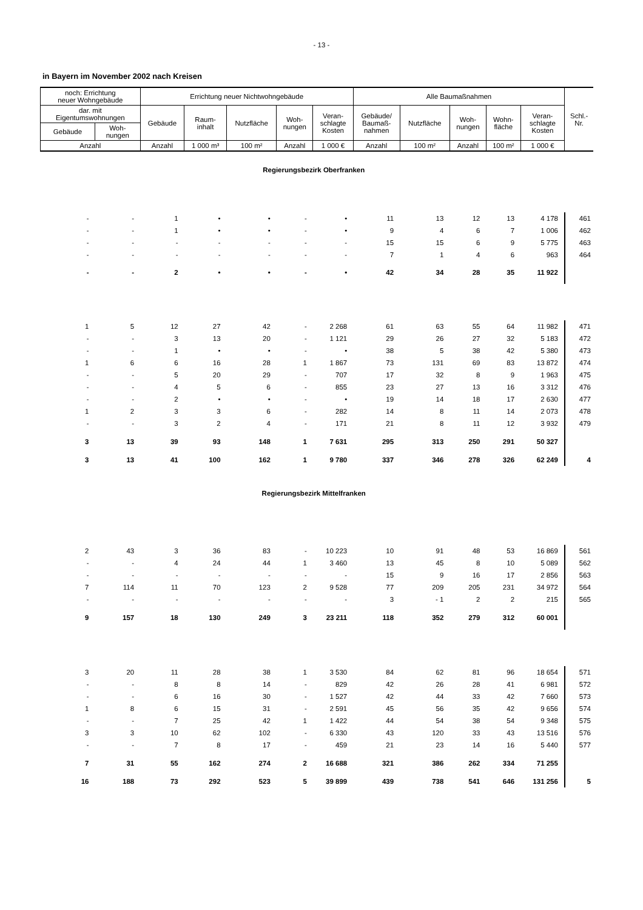- 13 -
in Bayern im November 2002 nach Kreisen
| noch: Errichtung neuer Wohngebäude | | Errichtung neuer Nichtwohngebäude | | | | | Alle Baumaßnahmen | | | | | Schl.- Nr. |
| --- | --- | --- | --- | --- | --- | --- | --- | --- | --- | --- | --- | --- |
| dar. mit Eigentumswohnungen | | Gebäude | Raum- inhalt | Nutzfläche | Woh- nungen | Veran- schlagte Kosten | Gebäude/ Baumaß- nahmen | Nutzfläche | Woh- nungen | Wohn- fläche | Veran- schlagte Kosten | |
| Gebäude | Woh- nungen | | | | | | | | | | | |
| Anzahl | | Anzahl | 1 000 m³ | 100 m² | Anzahl | 1 000 € | Anzahl | 100 m² | Anzahl | 100 m² | 1 000 € | |
| Regierungsbezirk Oberfranken | | | | | | | | | | | | |
| - | - | 1 | • | • | - | • | 11 | 13 | 12 | 13 | 4 178 | 461 |
| - | - | 1 | • | • | - | • | 9 | 4 | 6 | 7 | 1 006 | 462 |
| - | - | - | - | - | - | - | 15 | 15 | 6 | 9 | 5 775 | 463 |
| - | - | - | - | - | - | - | 7 | 1 | 4 | 6 | 963 | 464 |
| - | - | 2 | • | • | - | • | 42 | 34 | 28 | 35 | 11 922 | |
| 1 | 5 | 12 | 27 | 42 | - | 2 268 | 61 | 63 | 55 | 64 | 11 982 | 471 |
| - | - | 3 | 13 | 20 | - | 1 121 | 29 | 26 | 27 | 32 | 5 183 | 472 |
| - | - | 1 | • | • | - | • | 38 | 5 | 38 | 42 | 5 380 | 473 |
| 1 | 6 | 6 | 16 | 28 | 1 | 1 867 | 73 | 131 | 69 | 83 | 13 872 | 474 |
| - | - | 5 | 20 | 29 | - | 707 | 17 | 32 | 8 | 9 | 1 963 | 475 |
| - | - | 4 | 5 | 6 | - | 855 | 23 | 27 | 13 | 16 | 3 312 | 476 |
| - | - | 2 | • | • | - | • | 19 | 14 | 18 | 17 | 2 630 | 477 |
| 1 | 2 | 3 | 3 | 6 | - | 282 | 14 | 8 | 11 | 14 | 2 073 | 478 |
| - | - | 3 | 2 | 4 | - | 171 | 21 | 8 | 11 | 12 | 3 932 | 479 |
| 3 | 13 | 39 | 93 | 148 | 1 | 7 631 | 295 | 313 | 250 | 291 | 50 327 | |
| 3 | 13 | 41 | 100 | 162 | 1 | 9 780 | 337 | 346 | 278 | 326 | 62 249 | 4 |
| Regierungsbezirk Mittelfranken | | | | | | | | | | | | |
| 2 | 43 | 3 | 36 | 83 | - | 10 223 | 10 | 91 | 48 | 53 | 16 869 | 561 |
| - | - | 4 | 24 | 44 | 1 | 3 460 | 13 | 45 | 8 | 10 | 5 089 | 562 |
| - | - | - | - | - | - | - | 15 | 9 | 16 | 17 | 2 856 | 563 |
| 7 | 114 | 11 | 70 | 123 | 2 | 9 528 | 77 | 209 | 205 | 231 | 34 972 | 564 |
| - | - | - | - | - | - | - | 3 | - 1 | 2 | 2 | 215 | 565 |
| 9 | 157 | 18 | 130 | 249 | 3 | 23 211 | 118 | 352 | 279 | 312 | 60 001 | |
| 3 | 20 | 11 | 28 | 38 | 1 | 3 530 | 84 | 62 | 81 | 96 | 18 654 | 571 |
| - | - | 8 | 8 | 14 | - | 829 | 42 | 26 | 28 | 41 | 6 981 | 572 |
| - | - | 6 | 16 | 30 | - | 1 527 | 42 | 44 | 33 | 42 | 7 660 | 573 |
| 1 | 8 | 6 | 15 | 31 | - | 2 591 | 45 | 56 | 35 | 42 | 9 656 | 574 |
| - | - | 7 | 25 | 42 | 1 | 1 422 | 44 | 54 | 38 | 54 | 9 348 | 575 |
| 3 | 3 | 10 | 62 | 102 | - | 6 330 | 43 | 120 | 33 | 43 | 13 516 | 576 |
| - | - | 7 | 8 | 17 | - | 459 | 21 | 23 | 14 | 16 | 5 440 | 577 |
| 7 | 31 | 55 | 162 | 274 | 2 | 16 688 | 321 | 386 | 262 | 334 | 71 255 | |
| 16 | 188 | 73 | 292 | 523 | 5 | 39 899 | 439 | 738 | 541 | 646 | 131 256 | 5 |